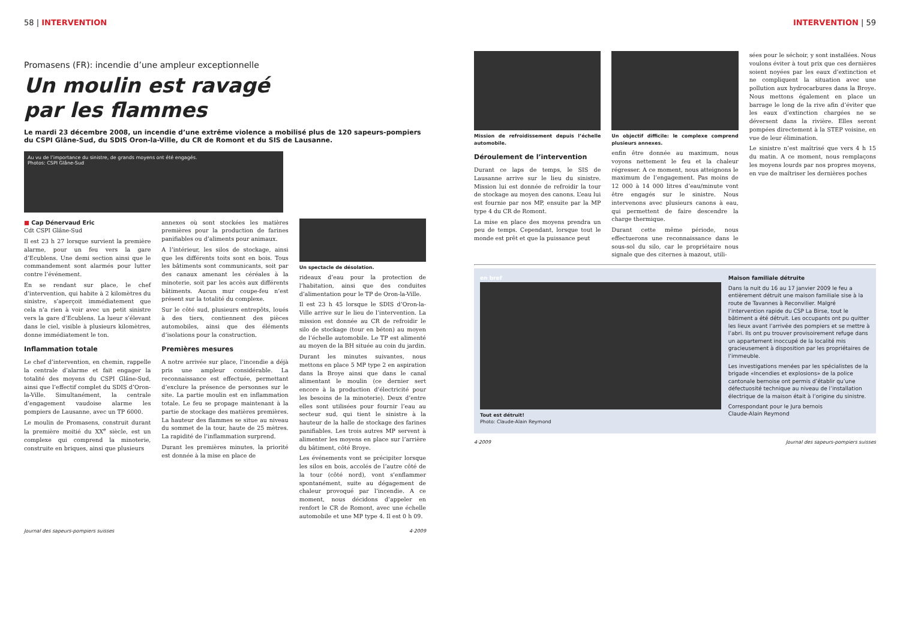58 | INTERVENTION
Promasens (FR): incendie d’une ampleur exceptionnelle
Un moulin est ravagé
par les flammes
Le mardi 23 décembre 2008, un incendie d’une extrême violence a mobilisé plus de 120 sapeurs-pompiers du CSPI Glâne-Sud, du SDIS Oron-la-Ville, du CR de Romont et du SIS de Lausanne.
Au vu de l’importance du sinistre, de grands moyens ont été engagés.
Photos: CSPI Glâne-Sud
■ Cap Dénervaud Eric
Cdt CSPI Glâne-Sud
Il est 23 h 27 lorsque survient la première alarme, pour un feu vers la gare d’Ecublens. Une demi section ainsi que le commandement sont alarmés pour lutter contre l’événement.
En se rendant sur place, le chef d’intervention, qui habite à 2 kilomètres du sinistre, s’aperçoit immédiatement que cela n’a rien à voir avec un petit sinistre vers la gare d’Ecublens. La lueur s’élevant dans le ciel, visible à plusieurs kilomètres, donne immédiatement le ton.
Inflammation totale
Le chef d’intervention, en chemin, rappelle la centrale d’alarme et fait engager la totalité des moyens du CSPI Glâne-Sud, ainsi que l’effectif complet du SDIS d’Oron-la-Ville. Simultanément, la centrale d’engagement vaudoise alarme les pompiers de Lausanne, avec un TP 6000.
Le moulin de Promasens, construit durant la première moitié du XX<sup>e</sup> siècle, est un complexe qui comprend la minoterie, construite en briques, ainsi que plusieurs
annexes où sont stockées les matières premières pour la production de farines panifiables ou d’aliments pour animaux.
A l’intérieur, les silos de stockage, ainsi que les différents toits sont en bois. Tous les bâtiments sont communicants, soit par des canaux amenant les céréales à la minoterie, soit par les accès aux différents bâtiments. Aucun mur coupe-feu n’est présent sur la totalité du complexe.
Sur le côté sud, plusieurs entrepôts, loués à des tiers, contiennent des pièces automobiles, ainsi que des éléments d’isolations pour la construction.
Premières mesures
A notre arrivée sur place, l’incendie a déjà pris une ampleur considérable. La reconnaissance est effectuée, permettant d’exclure la présence de personnes sur le site. La partie moulin est en inflammation totale. Le feu se propage maintenant à la partie de stockage des matières premières. La hauteur des flammes se situe au niveau du sommet de la tour, haute de 25 mètres. La rapidité de l’inflammation surprend.
Durant les premières minutes, la priorité est donnée à la mise en place de
Un spectacle de désolation.
rideaux d’eau pour la protection de l’habitation, ainsi que des conduites d’alimentation pour le TP de Oron-la-Ville.
Il est 23 h 45 lorsque le SDIS d’Oron-la-Ville arrive sur le lieu de l’intervention. La mission est donnée au CR de refroidir le silo de stockage (tour en béton) au moyen de l’échelle automobile. Le TP est alimenté au moyen de la BH située au coin du jardin.
Durant les minutes suivantes, nous mettons en place 5 MP type 2 en aspiration dans la Broye ainsi que dans le canal alimentant le moulin (ce dernier sert encore à la production d’électricité pour les besoins de la minoterie). Deux d’entre elles sont utilisées pour fournir l’eau au secteur sud, qui tient le sinistre à la hauteur de la halle de stockage des farines panifiables. Les trois autres MP servent à alimenter les moyens en place sur l’arrière du bâtiment, côté Broye.
Les événements vont se précipiter lorsque les silos en bois, accolés de l’autre côté de la tour (côté nord), vont s’enflammer spontanément, suite au dégagement de chaleur provoqué par l’incendie. A ce moment, nous décidons d’appeler en renfort le CR de Romont, avec une échelle automobile et une MP type 4. Il est 0 h 09.
Journal des sapeurs-pompiers suisses 4·2009
INTERVENTION | 59
Mission de refroidissement depuis l’échelle automobile.
Déroulement de l’intervention
Durant ce laps de temps, le SIS de Lausanne arrive sur le lieu du sinistre. Mission lui est donnée de refroidir la tour de stockage au moyen des canons. L’eau lui est fournie par nos MP, ensuite par la MP type 4 du CR de Romont.
La mise en place des moyens prendra un peu de temps. Cependant, lorsque tout le monde est prêt et que la puissance peut
Un objectif difficile: le complexe comprend plusieurs annexes.
enfin être donnée au maximum, nous voyons nettement le feu et la chaleur régresser. A ce moment, nous atteignons le maximum de l’engagement. Pas moins de 12 000 à 14 000 litres d’eau/minute vont être engagés sur le sinistre. Nous intervenons avec plusieurs canons à eau, qui permettent de faire descendre la charge thermique.
Durant cette même période, nous effectuerons une reconnaissance dans le sous-sol du silo, car le propriétaire nous signale que des citernes à mazout, utili-
sées pour le séchoir, y sont installées. Nous voulons éviter à tout prix que ces dernières soient noyées par les eaux d’extinction et ne compliquent la situation avec une pollution aux hydrocarbures dans la Broye. Nous mettons également en place un barrage le long de la rive afin d’éviter que les eaux d’extinction chargées ne se déversent dans la rivière. Elles seront pompées directement à la STEP voisine, en vue de leur élimination.
Le sinistre n’est maîtrisé que vers 4 h 15 du matin. A ce moment, nous remplaçons les moyens lourds par nos propres moyens, en vue de maîtriser les dernières poches
en bref
Tout est détruit!
Photo: Claude-Alain Reymond
Maison familiale détruite
Dans la nuit du 16 au 17 janvier 2009 le feu a entièrement détruit une maison familiale sise à la route de Tavannes à Reconvilier. Malgré l’intervention rapide du CSP La Birse, tout le bâtiment a été détruit. Les occupants ont pu quitter les lieux avant l’arrivée des pompiers et se mettre à l’abri. Ils ont pu trouver provisoirement refuge dans un appartement inoccupé de la localité mis gracieusement à disposition par les propriétaires de l’immeuble.
Les investigations menées par les spécialistes de la brigade «Incendies et explosions» de la police cantonale bernoise ont permis d’établir qu’une défectuosité technique au niveau de l’installation électrique de la maison était à l’origine du sinistre.
Correspondant pour le Jura bernois
Claude-Alain Reymond
4·2009 Journal des sapeurs-pompiers suisses